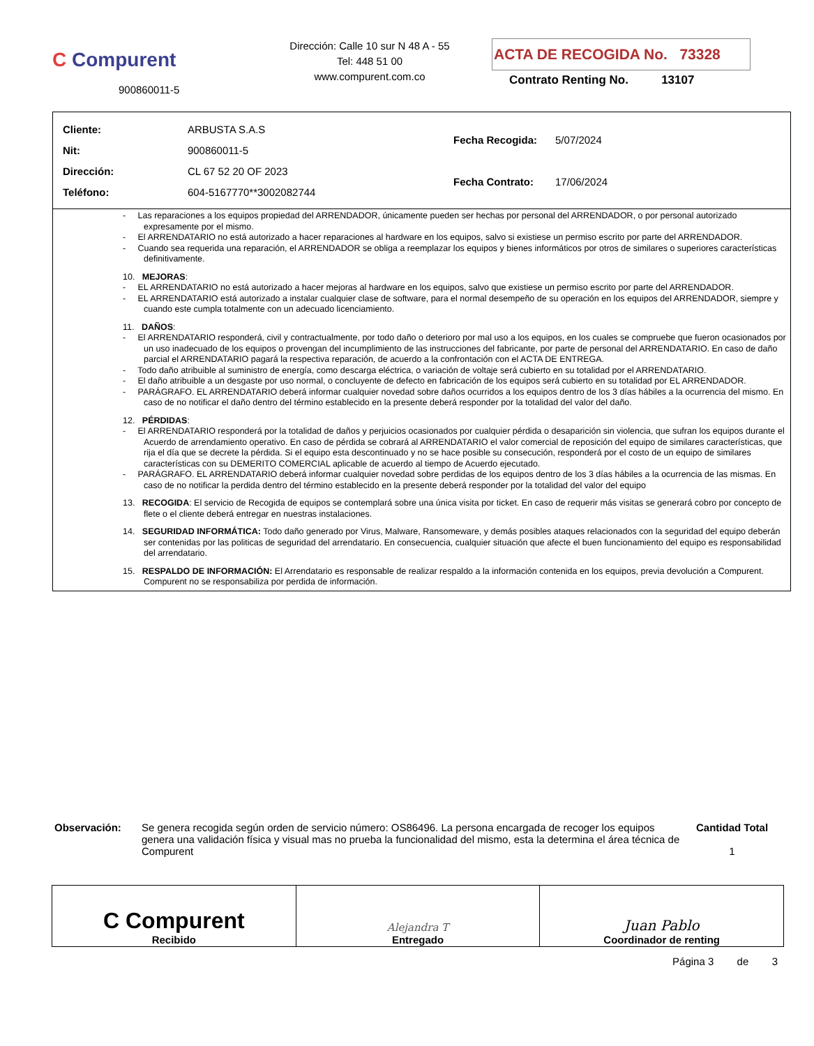C Compurent
900860011-5
Dirección: Calle 10 sur N 48 A - 55
Tel: 448 51 00
www.compurent.com.co
ACTA DE RECOGIDA No. 73328
Contrato Renting No. 13107
| Cliente: | ARBUSTA S.A.S |
| Nit: | 900860011-5 |
| Dirección: | CL 67 52 20 OF 2023 |
| Teléfono: | 604-5167770**3002082744 |
| Fecha Recogida: | 5/07/2024 |
| Fecha Contrato: | 17/06/2024 |
- Las reparaciones a los equipos propiedad del ARRENDADOR, únicamente pueden ser hechas por personal del ARRENDADOR, o por personal autorizado expresamente por el mismo.
- El ARRENDATARIO no está autorizado a hacer reparaciones al hardware en los equipos, salvo si existiese un permiso escrito por parte del ARRENDADOR.
- Cuando sea requerida una reparación, el ARRENDADOR se obliga a reemplazar los equipos y bienes informáticos por otros de similares o superiores características definitivamente.
10. MEJORAS:
- EL ARRENDATARIO no está autorizado a hacer mejoras al hardware en los equipos, salvo que existiese un permiso escrito por parte del ARRENDADOR.
- EL ARRENDATARIO está autorizado a instalar cualquier clase de software, para el normal desempeño de su operación en los equipos del ARRENDADOR, siempre y cuando este cumpla totalmente con un adecuado licenciamiento.
11. DAÑOS:
- El ARRENDATARIO responderá, civil y contractualmente, por todo daño o deterioro por mal uso a los equipos, en los cuales se compruebe que fueron ocasionados por un uso inadecuado de los equipos o provengan del incumplimiento de las instrucciones del fabricante, por parte de personal del ARRENDATARIO. En caso de daño parcial el ARRENDATARIO pagará la respectiva reparación, de acuerdo a la confrontación con el ACTA DE ENTREGA.
- Todo daño atribuible al suministro de energía, como descarga eléctrica, o variación de voltaje será cubierto en su totalidad por el ARRENDATARIO.
- El daño atribuible a un desgaste por uso normal, o concluyente de defecto en fabricación de los equipos será cubierto en su totalidad por EL ARRENDADOR.
- PARÁGRAFO. EL ARRENDATARIO deberá informar cualquier novedad sobre daños ocurridos a los equipos dentro de los 3 días hábiles a la ocurrencia del mismo. En caso de no notificar el daño dentro del término establecido en la presente deberá responder por la totalidad del valor del daño.
12. PÉRDIDAS:
- El ARRENDATARIO responderá por la totalidad de daños y perjuicios ocasionados por cualquier pérdida o desaparición sin violencia, que sufran los equipos durante el Acuerdo de arrendamiento operativo. En caso de pérdida se cobrará al ARRENDATARIO el valor comercial de reposición del equipo de similares características, que rija el día que se decrete la pérdida. Si el equipo esta descontinuado y no se hace posible su consecución, responderá por el costo de un equipo de similares características con su DEMERITO COMERCIAL aplicable de acuerdo al tiempo de Acuerdo ejecutado.
- PARÁGRAFO. EL ARRENDATARIO deberá informar cualquier novedad sobre perdidas de los equipos dentro de los 3 días hábiles a la ocurrencia de las mismas. En caso de no notificar la perdida dentro del término establecido en la presente deberá responder por la totalidad del valor del equipo
13. RECOGIDA: El servicio de Recogida de equipos se contemplará sobre una única visita por ticket. En caso de requerir más visitas se generará cobro por concepto de flete o el cliente deberá entregar en nuestras instalaciones.
14. SEGURIDAD INFORMÁTICA: Todo daño generado por Virus, Malware, Ransomeware, y demás posibles ataques relacionados con la seguridad del equipo deberán ser contenidas por las politicas de seguridad del arrendatario. En consecuencia, cualquier situación que afecte el buen funcionamiento del equipo es responsabilidad del arrendatario.
15. RESPALDO DE INFORMACIÓN: El Arrendatario es responsable de realizar respaldo a la información contenida en los equipos, previa devolución a Compurent. Compurent no se responsabiliza por perdida de información.
Observación: Se genera recogida según orden de servicio número: OS86496. La persona encargada de recoger los equipos genera una validación física y visual mas no prueba la funcionalidad del mismo, esta la determina el área técnica de Compurent
Cantidad Total
1
| C Compurent Recibido | Alejandra T Entregado | Juan Pablo Coordinador de renting |
Página 3 de 3